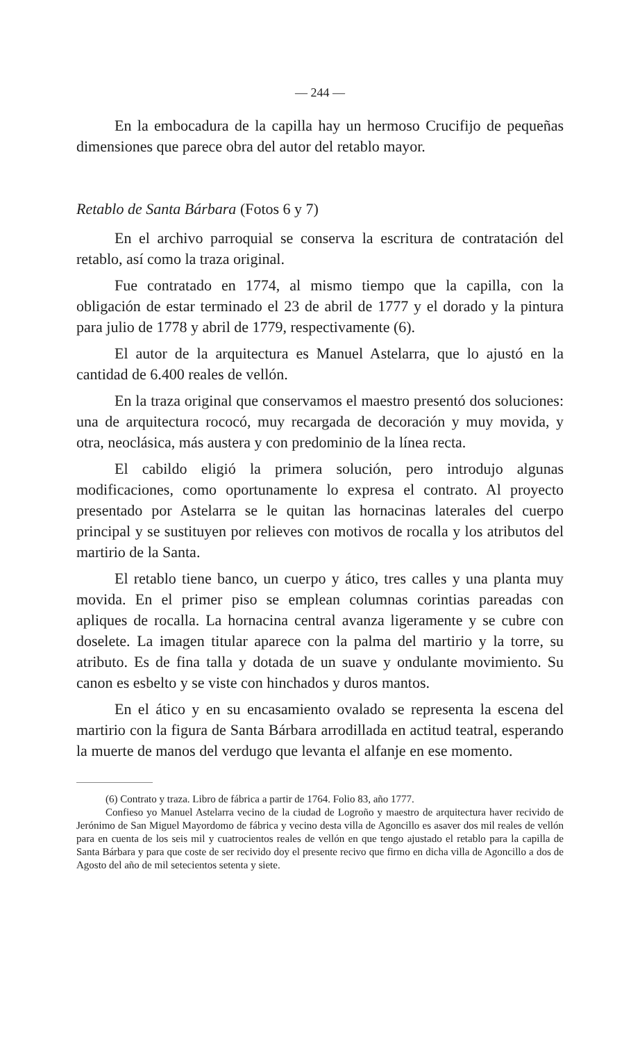— 244 —
En la embocadura de la capilla hay un hermoso Crucifijo de pequeñas dimensiones que parece obra del autor del retablo mayor.
Retablo de Santa Bárbara (Fotos 6 y 7)
En el archivo parroquial se conserva la escritura de contratación del retablo, así como la traza original.
Fue contratado en 1774, al mismo tiempo que la capilla, con la obligación de estar terminado el 23 de abril de 1777 y el dorado y la pintura para julio de 1778 y abril de 1779, respectivamente (6).
El autor de la arquitectura es Manuel Astelarra, que lo ajustó en la cantidad de 6.400 reales de vellón.
En la traza original que conservamos el maestro presentó dos soluciones: una de arquitectura rococó, muy recargada de decoración y muy movida, y otra, neoclásica, más austera y con predominio de la línea recta.
El cabildo eligió la primera solución, pero introdujo algunas modificaciones, como oportunamente lo expresa el contrato. Al proyecto presentado por Astelarra se le quitan las hornacinas laterales del cuerpo principal y se sustituyen por relieves con motivos de rocalla y los atributos del martirio de la Santa.
El retablo tiene banco, un cuerpo y ático, tres calles y una planta muy movida. En el primer piso se emplean columnas corintias pareadas con apliques de rocalla. La hornacina central avanza ligeramente y se cubre con doselete. La imagen titular aparece con la palma del martirio y la torre, su atributo. Es de fina talla y dotada de un suave y ondulante movimiento. Su canon es esbelto y se viste con hinchados y duros mantos.
En el ático y en su encasamiento ovalado se representa la escena del martirio con la figura de Santa Bárbara arrodillada en actitud teatral, esperando la muerte de manos del verdugo que levanta el alfanje en ese momento.
(6) Contrato y traza. Libro de fábrica a partir de 1764. Folio 83, año 1777.
Confieso yo Manuel Astelarra vecino de la ciudad de Logroño y maestro de arquitectura haver recivido de Jerónimo de San Miguel Mayordomo de fábrica y vecino desta villa de Agoncillo es asaver dos mil reales de vellón para en cuenta de los seis mil y cuatrocientos reales de vellón en que tengo ajustado el retablo para la capilla de Santa Bárbara y para que coste de ser recivido doy el presente recivo que firmo en dicha villa de Agoncillo a dos de Agosto del año de mil setecientos setenta y siete.